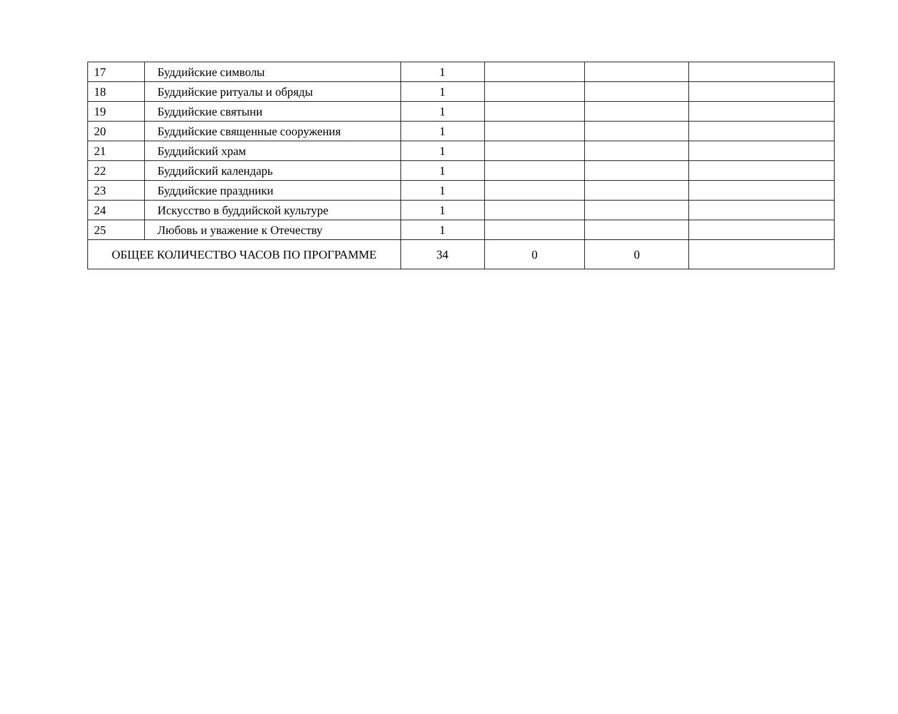| 17 | Буддийские символы | 1 | | | |
| 18 | Буддийские ритуалы и обряды | 1 | | | |
| 19 | Буддийские святыни | 1 | | | |
| 20 | Буддийские священные сооружения | 1 | | | |
| 21 | Буддийский храм | 1 | | | |
| 22 | Буддийский календарь | 1 | | | |
| 23 | Буддийские праздники | 1 | | | |
| 24 | Искусство в буддийской культуре | 1 | | | |
| 25 | Любовь и уважение к Отечеству | 1 | | | |
| ОБЩЕЕ КОЛИЧЕСТВО ЧАСОВ ПО ПРОГРАММЕ | | 34 | 0 | 0 | |